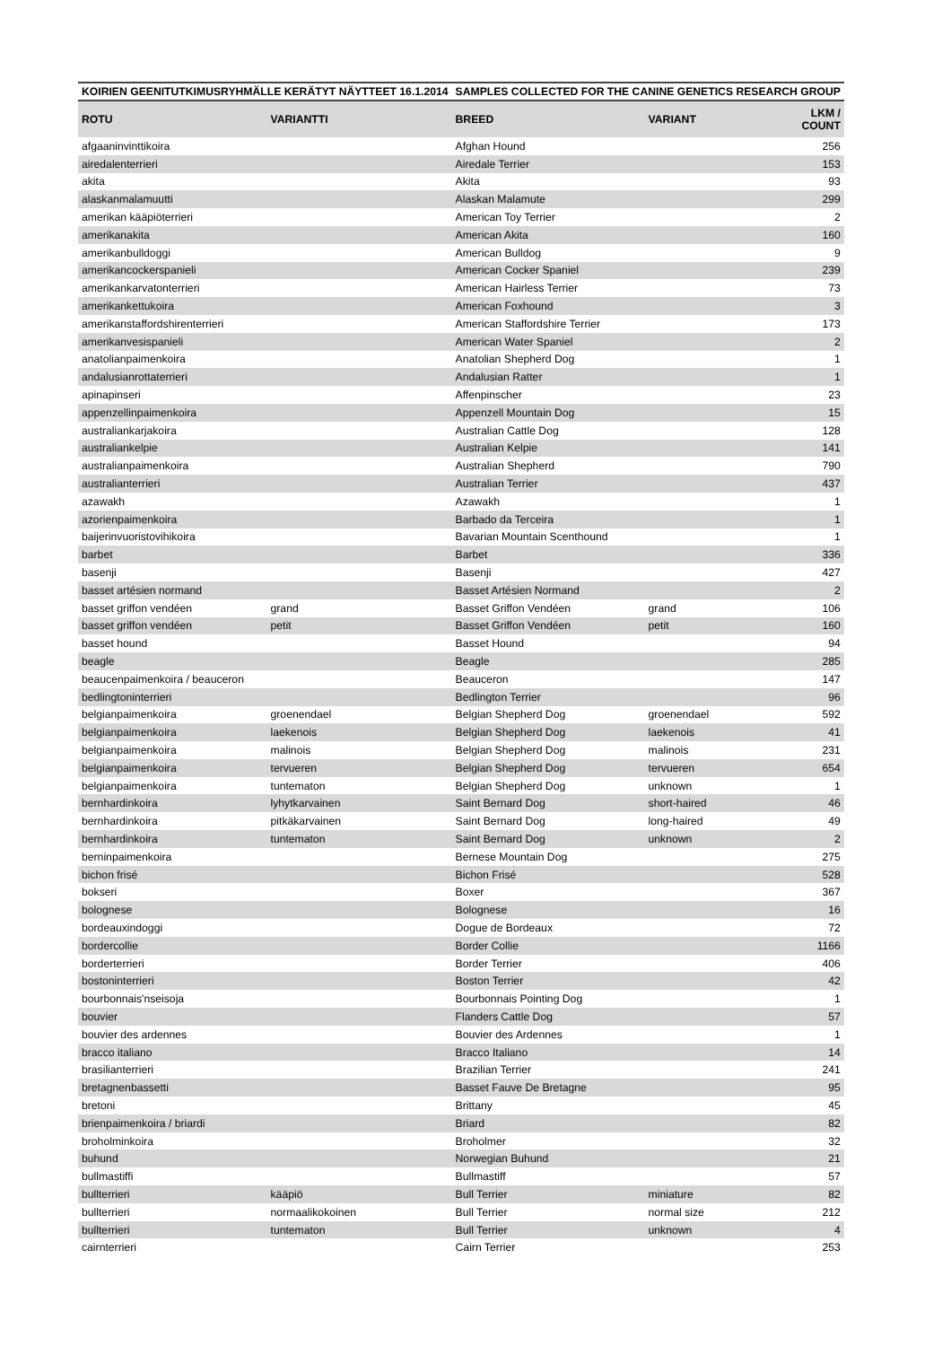| KOIRIEN GEENITUTKIMUSRYHMÄLLE KERÄTYT NÄYTTEET 16.1.2014 | | SAMPLES COLLECTED FOR THE CANINE GENETICS RESEARCH GROUP | | |
| --- | --- | --- | --- | --- |
| ROTU | VARIANTTI | BREED | VARIANT | LKM / COUNT |
| afgaaninvinttikoira | | Afghan Hound | | 256 |
| airedalenterrieri | | Airedale Terrier | | 153 |
| akita | | Akita | | 93 |
| alaskanmalamuutti | | Alaskan Malamute | | 299 |
| amerikan kääpiöterrieri | | American Toy Terrier | | 2 |
| amerikanakita | | American Akita | | 160 |
| amerikanbulldoggi | | American Bulldog | | 9 |
| amerikancockerspanieli | | American Cocker Spaniel | | 239 |
| amerikankarvatonterrieri | | American Hairless Terrier | | 73 |
| amerikankettukoira | | American Foxhound | | 3 |
| amerikanstaffordshirenterrieri | | American Staffordshire Terrier | | 173 |
| amerikanvesispanieli | | American Water Spaniel | | 2 |
| anatolianpaimenkoira | | Anatolian Shepherd Dog | | 1 |
| andalusianrottaterrieri | | Andalusian Ratter | | 1 |
| apinapinseri | | Affenpinscher | | 23 |
| appenzellinpaimenkoira | | Appenzell Mountain Dog | | 15 |
| australiankarjakoira | | Australian Cattle Dog | | 128 |
| australiankelpie | | Australian Kelpie | | 141 |
| australianpaimenkoira | | Australian Shepherd | | 790 |
| australianterrieri | | Australian Terrier | | 437 |
| azawakh | | Azawakh | | 1 |
| azorienpaimenkoira | | Barbado da Terceira | | 1 |
| baijerinvuoristovihikoira | | Bavarian Mountain Scenthound | | 1 |
| barbet | | Barbet | | 336 |
| basenji | | Basenji | | 427 |
| basset artésien normand | | Basset Artésien Normand | | 2 |
| basset griffon vendéen | grand | Basset Griffon Vendéen | grand | 106 |
| basset griffon vendéen | petit | Basset Griffon Vendéen | petit | 160 |
| basset hound | | Basset Hound | | 94 |
| beagle | | Beagle | | 285 |
| beaucenpaimenkoira / beauceron | | Beauceron | | 147 |
| bedlingtoninterrieri | | Bedlington Terrier | | 96 |
| belgianpaimenkoira | groenendael | Belgian Shepherd Dog | groenendael | 592 |
| belgianpaimenkoira | laekenois | Belgian Shepherd Dog | laekenois | 41 |
| belgianpaimenkoira | malinois | Belgian Shepherd Dog | malinois | 231 |
| belgianpaimenkoira | tervueren | Belgian Shepherd Dog | tervueren | 654 |
| belgianpaimenkoira | tuntematon | Belgian Shepherd Dog | unknown | 1 |
| bernhardinkoira | lyhytkarvainen | Saint Bernard Dog | short-haired | 46 |
| bernhardinkoira | pitkäkarvainen | Saint Bernard Dog | long-haired | 49 |
| bernhardinkoira | tuntematon | Saint Bernard Dog | unknown | 2 |
| berninpaimenkoira | | Bernese Mountain Dog | | 275 |
| bichon frisé | | Bichon Frisé | | 528 |
| bokseri | | Boxer | | 367 |
| bolognese | | Bolognese | | 16 |
| bordeauxindoggi | | Dogue de Bordeaux | | 72 |
| bordercollie | | Border Collie | | 1166 |
| borderterrieri | | Border Terrier | | 406 |
| bostoninterrieri | | Boston Terrier | | 42 |
| bourbonnais'nseisoja | | Bourbonnais Pointing Dog | | 1 |
| bouvier | | Flanders Cattle Dog | | 57 |
| bouvier des ardennes | | Bouvier des Ardennes | | 1 |
| bracco italiano | | Bracco Italiano | | 14 |
| brasilianterrieri | | Brazilian Terrier | | 241 |
| bretagnenbassetti | | Basset Fauve De Bretagne | | 95 |
| bretoni | | Brittany | | 45 |
| brienpaimenkoira / briardi | | Briard | | 82 |
| broholminkoira | | Broholmer | | 32 |
| buhund | | Norwegian Buhund | | 21 |
| bullmastiffi | | Bullmastiff | | 57 |
| bullterrieri | kääpiö | Bull Terrier | miniature | 82 |
| bullterrieri | normaalikokoinen | Bull Terrier | normal size | 212 |
| bullterrieri | tuntematon | Bull Terrier | unknown | 4 |
| cairnterrieri | | Cairn Terrier | | 253 |